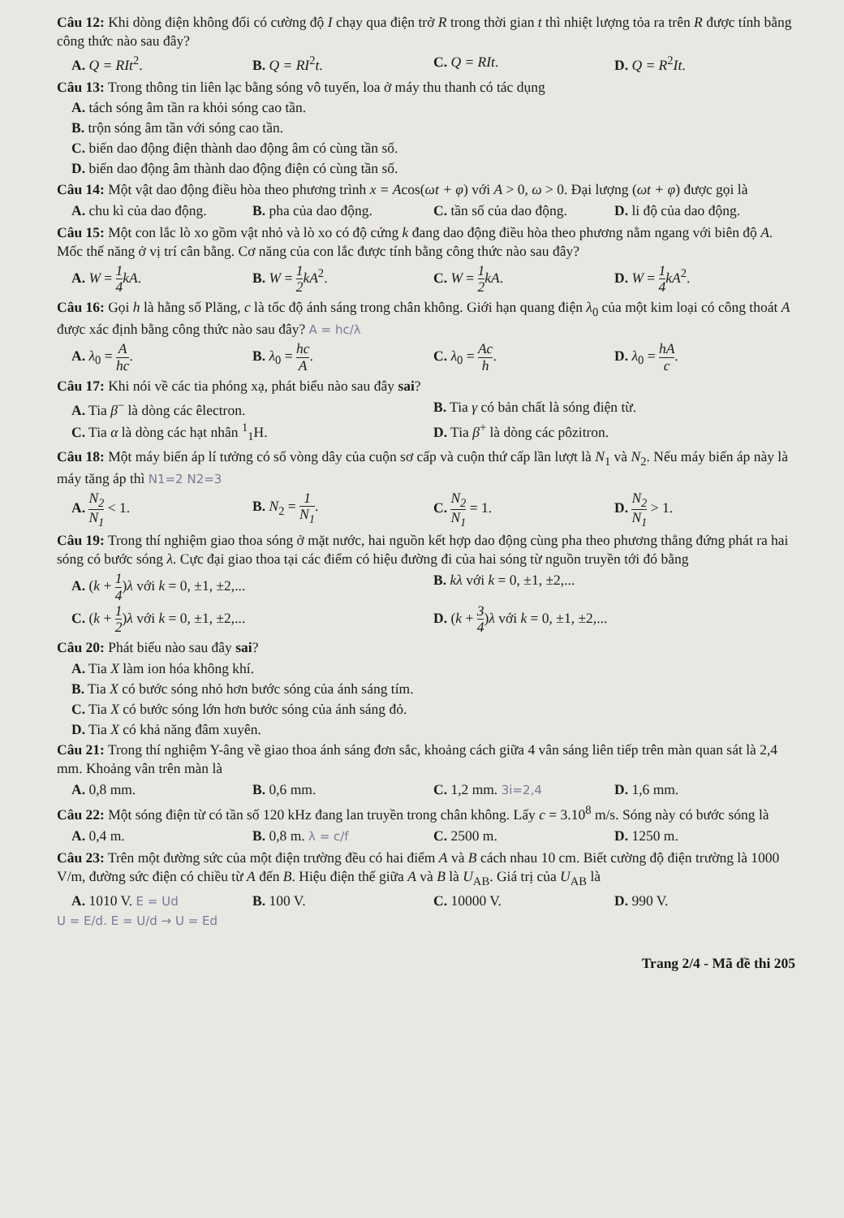Câu 12: Khi dòng điện không đổi có cường độ I chạy qua điện trở R trong thời gian t thì nhiệt lượng tỏa ra trên R được tính bằng công thức nào sau đây?
A. Q = RIt<sup>2</sup>.
B. Q = RI<sup>2</sup>t.
C. Q = RIt.
D. Q = R<sup>2</sup>It.
Câu 13: Trong thông tin liên lạc bằng sóng vô tuyến, loa ở máy thu thanh có tác dụng
A. tách sóng âm tần ra khỏi sóng cao tần.
B. trộn sóng âm tần với sóng cao tần.
C. biến dao động điện thành dao động âm có cùng tần số.
D. biến dao động âm thành dao động điện có cùng tần số.
Câu 14: Một vật dao động điều hòa theo phương trình x = Acos(ωt + φ) với A > 0, ω > 0. Đại lượng (ωt + φ) được gọi là
A. chu kì của dao động.
B. pha của dao động.
C. tần số của dao động.
D. li độ của dao động.
Câu 15: Một con lắc lò xo gồm vật nhỏ và lò xo có độ cứng k đang dao động điều hòa theo phương nằm ngang với biên độ A. Mốc thế năng ở vị trí cân bằng. Cơ năng của con lắc được tính bằng công thức nào sau đây?
A. W = 1 4 kA.
B. W = 1 2 kA<sup>2</sup>.
C. W = 1 2 kA.
D. W = 1 4 kA<sup>2</sup>.
Câu 16: Gọi h là hằng số Plăng, c là tốc độ ánh sáng trong chân không. Giới hạn quang điện λ<sub>0</sub> của một kim loại có công thoát A được xác định bằng công thức nào sau đây? A = hc/λ
A. λ<sub>0</sub> = A hc.
B. λ<sub>0</sub> = hc A.
C. λ<sub>0</sub> = Ac h.
D. λ<sub>0</sub> = hA c.
Câu 17: Khi nói về các tia phóng xạ, phát biểu nào sau đây sai?
A. Tia β<sup>−</sup> là dòng các êlectron.
B. Tia γ có bản chất là sóng điện từ.
C. Tia α là dòng các hạt nhân <sup>1</sup><sub>1</sub>H.
D. Tia β<sup>+</sup> là dòng các pôzitron.
Câu 18: Một máy biến áp lí tưởng có số vòng dây của cuộn sơ cấp và cuộn thứ cấp lần lượt là N<sub>1</sub> và N<sub>2</sub>. Nếu máy biến áp này là máy tăng áp thì N1=2 N2=3
A. N<sub>2</sub> N<sub>1</sub> < 1.
B. N<sub>2</sub> = 1 N<sub>1</sub>.
C. N<sub>2</sub> N<sub>1</sub> = 1.
D. N<sub>2</sub> N<sub>1</sub> > 1.
Câu 19: Trong thí nghiệm giao thoa sóng ở mặt nước, hai nguồn kết hợp dao động cùng pha theo phương thẳng đứng phát ra hai sóng có bước sóng λ. Cực đại giao thoa tại các điểm có hiệu đường đi của hai sóng từ nguồn truyền tới đó bằng
A. (k + 1 4)λ với k = 0, ±1, ±2,...
B. kλ với k = 0, ±1, ±2,...
C. (k + 1 2)λ với k = 0, ±1, ±2,...
D. (k + 3 4)λ với k = 0, ±1, ±2,...
Câu 20: Phát biểu nào sau đây sai?
A. Tia X làm ion hóa không khí.
B. Tia X có bước sóng nhỏ hơn bước sóng của ánh sáng tím.
C. Tia X có bước sóng lớn hơn bước sóng của ánh sáng đỏ.
D. Tia X có khả năng đâm xuyên.
Câu 21: Trong thí nghiệm Y-âng về giao thoa ánh sáng đơn sắc, khoảng cách giữa 4 vân sáng liên tiếp trên màn quan sát là 2,4 mm. Khoảng vân trên màn là
A. 0,8 mm.
B. 0,6 mm.
C. 1,2 mm. 3i=2,4
D. 1,6 mm.
Câu 22: Một sóng điện từ có tần số 120 kHz đang lan truyền trong chân không. Lấy c = 3.10<sup>8</sup> m/s. Sóng này có bước sóng là
A. 0,4 m.
B. 0,8 m. λ = c/f
C. 2500 m.
D. 1250 m.
Câu 23: Trên một đường sức của một điện trường đều có hai điểm A và B cách nhau 10 cm. Biết cường độ điện trường là 1000 V/m, đường sức điện có chiều từ A đến B. Hiệu điện thế giữa A và B là U<sub>AB</sub>. Giá trị của U<sub>AB</sub> là
A. 1010 V. E = Ud
B. 100 V.
C. 10000 V.
D. 990 V.
U = E/d. E = U/d → U = Ed
Trang 2/4 - Mã đề thi 205